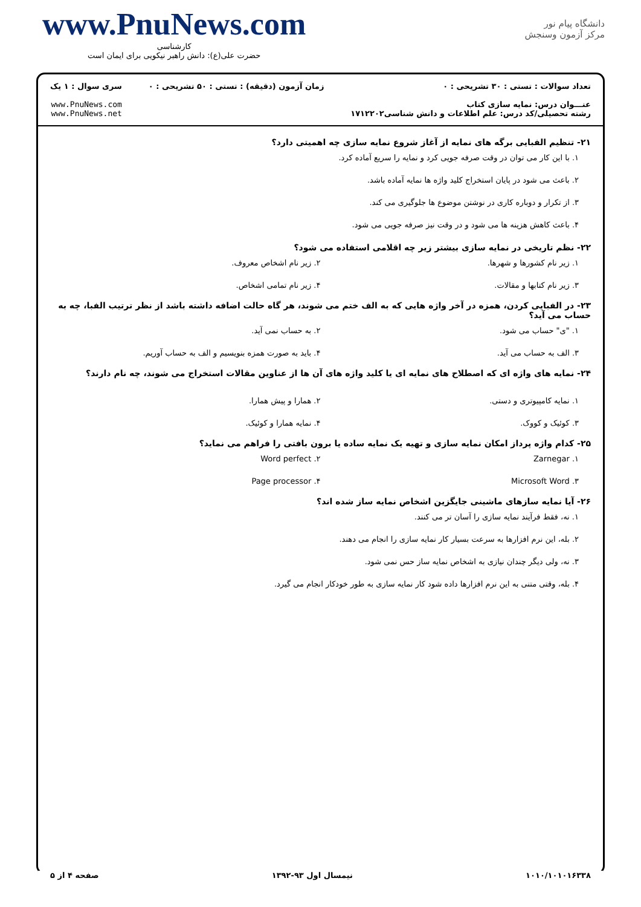www.PnuNews.com
کارشناسی
حضرت علی(ع): دانش راهبر نیکویی برای ایمان است
دانشگاه پیام نور
مرکز آزمون وسنجش
تعداد سوالات : تستی : ۳۰ تشریحی : ۰
عنـــوان درس: نمایه سازی کتاب
رشته تحصیلی/کد درس: علم اطلاعات و دانش شناسی۱۷۱۲۲۰۲
زمان آزمون (دقیقه) : تستی : ۵۰ تشریحی : ۰
سری سوال : ۱ یک
www.PnuNews.com
www.PnuNews.net
۲۱- تنظیم الفبایی برگه های نمایه از آغاز شروع نمایه سازی چه اهمیتی دارد؟
۱. با این کار می توان در وقت صرفه جویی کرد و نمایه را سریع آماده کرد.
۲. باعث می شود در پایان استخراج کلید واژه ها نمایه آماده باشد.
۳. از تکرار و دوباره کاری در نوشتن موضوع ها جلوگیری می کند.
۴. باعث کاهش هزینه ها می شود و در وقت نیز صرفه جویی می شود.
۲۲- نظم تاریخی در نمایه سازی بیشتر زیر چه اقلامی استفاده می شود؟
۱. زیر نام کشورها و شهرها.
۲. زیر نام اشخاص معروف.
۳. زیر نام کتابها و مقالات.
۴. زیر نام تمامی اشخاص.
۲۳- در الفبایی کردن، همزه در آخر واژه هایی که به الف ختم می شوند، هر گاه حالت اضافه داشته باشد از نظر ترتیب الفبا، چه به حساب می آید؟
۱. "ی" حساب می شود.
۲. به حساب نمی آید.
۳. الف به حساب می آید.
۴. باید به صورت همزه بنویسیم و الف به حساب آوریم.
۲۴- نمایه های واژه ای که اصطلاح های نمایه ای یا کلید واژه های آن ها از عناوین مقالات استخراج می شوند، چه نام دارند؟
۱. نمایه کامپیوتری و دستی.
۲. همارا و پیش همارا.
۳. کوئیک و کووک.
۴. نمایه همارا و کوئیک.
۲۵- کدام واژه پرداز امکان نمایه سازی و تهیه یک نمایه ساده یا برون بافتی را فراهم می نماید؟
۱. Zarnegar
۲. Word perfect
۳. Microsoft Word
۴. Page processor
۲۶- آیا نمایه سازهای ماشینی جایگزین اشخاص نمایه ساز شده اند؟
۱. نه، فقط فرآیند نمایه سازی را آسان تر می کنند.
۲. بله، این نرم افزارها به سرعت بسیار کار نمایه سازی را انجام می دهند.
۳. نه، ولی دیگر چندان نیازی به اشخاص نمایه ساز حس نمی شود.
۴. بله، وقتی متنی به این نرم افزارها داده شود کار نمایه سازی به طور خودکار انجام می گیرد.
۱۰۱۰/۱۰۱۰۱۶۳۳۸ نیمسال اول ۹۳-۱۳۹۲ صفحه ۴ از ۵